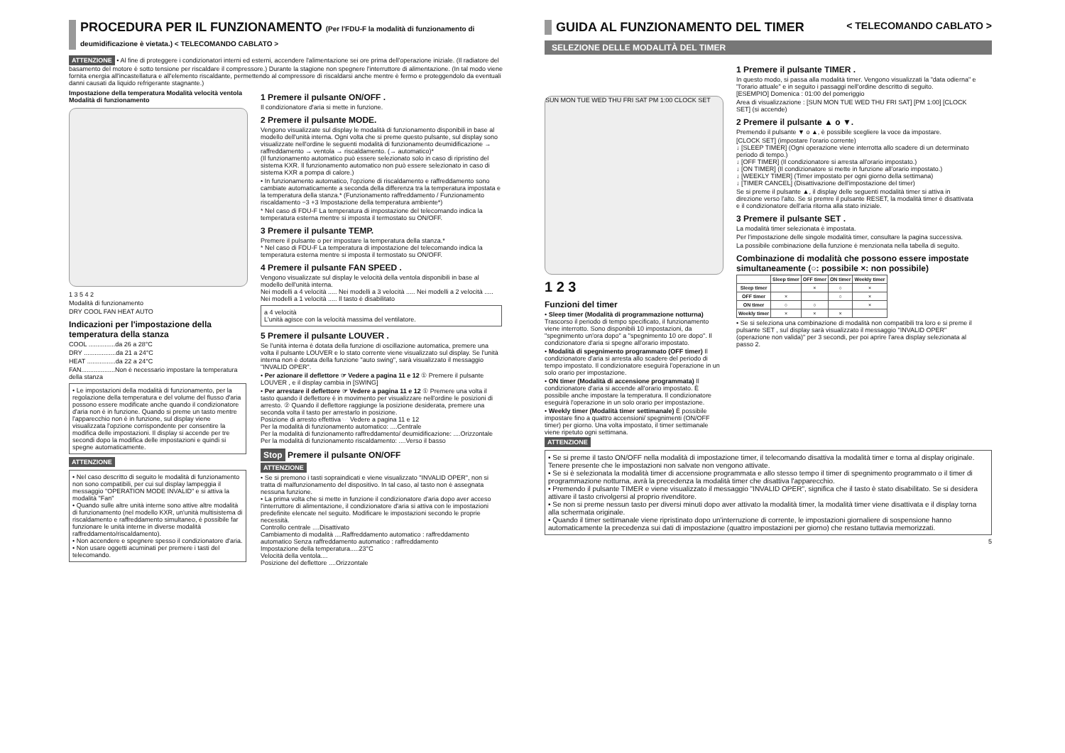PROCEDURA PER IL FUNZIONAMENTO (Per l'FDU-F la modalità di funzionamento di deumidificazione è vietata.) < TELECOMANDO CABLATO >
ATTENZIONE • Al fine di proteggere i condizionatori interni ed esterni, accendere l'alimentazione sei ore prima dell'operazione iniziale. (Il radiatore del basamento del motore è sotto tensione per riscaldare il compressore.) Durante la stagione non spegnere l'interruttore di alimentazione. (In tal modo viene fornita energia all'incastellatura e all'elemento riscaldante, permettendo al compressore di riscaldarsi anche mentre è fermo e proteggendolo da eventuali danni causati da liquido refrigerante stagnante.)
Impostazione della temperatura Modalità velocità ventola Modalità di funzionamento
1 3 5 4 2
Modalità di funzionamento
DRY COOL FAN HEAT AUTO
Indicazioni per l'impostazione della temperatura della stanza
COOL ...............da 26 a 28°C
DRY ..................da 21 a 24°C
HEAT ................da 22 a 24°C
FAN...................Non è necessario impostare la temperatura della stanza
• Le impostazioni della modalità di funzionamento, per la regolazione della temperatura e del volume del flusso d'aria possono essere modificate anche quando il condizionatore d'aria non è in funzione. Quando si preme un tasto mentre l'apparecchio non è in funzione, sul display viene visualizzata l'opzione corrispondente per consentire la modifica delle impostazioni. Il display si accende per tre secondi dopo la modifica delle impostazioni e quindi si spegne automaticamente.
ATTENZIONE
• Nel caso descritto di seguito le modalità di funzionamento non sono compatibili, per cui sul display lampeggia il messaggio "OPERATION MODE INVALID" e si attiva la modalità "Fan"
• Quando sulle altre unità interne sono attive altre modalità di funzionamento (nel modello KXR, un'unità multisistema di riscaldamento e raffreddamento simultaneo, è possibile far funzionare le unità interne in diverse modalità raffreddamento/riscaldamento).
• Non accendere e spegnere spesso il condizionatore d'aria.
• Non usare oggetti acuminati per premere i tasti del telecomando.
1 Premere il pulsante ON/OFF .
Il condizionatore d'aria si mette in funzione.
2 Premere il pulsante MODE.
Vengono visualizzate sul display le modalità di funzionamento disponibili in base al modello dell'unità interna. Ogni volta che si preme questo pulsante, sul display sono visualizzate nell'ordine le seguenti modalità di funzionamento deumidificazione → raffreddamento → ventola → riscaldamento. (→ automatico)*
(Il funzionamento automatico può essere selezionato solo in caso di ripristino del sistema KXR. Il funzionamento automatico non può essere selezionato in caso di sistema KXR a pompa di calore.)
• In funzionamento automatico, l'opzione di riscaldamento e raffreddamento sono cambiate automaticamente a seconda della differenza tra la temperatura impostata e la temperatura della stanza.* (Funzionamento raffreddamento / Funzionamento riscaldamento −3 +3 Impostazione della temperatura ambiente*)
* Nel caso di FDU-F La temperatura di impostazione del telecomando indica la temperatura esterna mentre si imposta il termostato su ON/OFF.
3 Premere il pulsante TEMP.
Premere il pulsante o per impostare la temperatura della stanza.*
* Nel caso di FDU-F La temperatura di impostazione del telecomando indica la temperatura esterna mentre si imposta il termostato su ON/OFF.
4 Premere il pulsante FAN SPEED .
Vengono visualizzate sul display le velocità della ventola disponibili in base al modello dell'unità interna.
Nei modelli a 4 velocità ..... Nei modelli a 3 velocità ..... Nei modelli a 2 velocità ..... Nei modelli a 1 velocità ..... Il tasto è disabilitato
a 4 velocità
L'unità agisce con la velocità massima del ventilatore.
5 Premere il pulsante LOUVER .
Se l'unità interna è dotata della funzione di oscillazione automatica, premere una volta il pulsante LOUVER e lo stato corrente viene visualizzato sul display. Se l'unità interna non è dotata della funzione "auto swing", sarà visualizzato il messaggio "INVALID OPER".
• Per azionare il deflettore ☞ Vedere a pagina 11 e 12 ① Premere il pulsante LOUVER , e il display cambia in [SWING]
• Per arrestare il deflettore ☞ Vedere a pagina 11 e 12 ① Premere una volta il tasto quando il deflettore è in movimento per visualizzare nell'ordine le posizioni di arresto. ② Quando il deflettore raggiunge la posizione desiderata, premere una seconda volta il tasto per arrestarlo in posizione.
Posizione di arresto effettiva ☞ Vedere a pagina 11 e 12
Per la modalità di funzionamento automatico: ....Centrale
Per la modalità di funzionamento raffreddamento/ deumidificazione: ....Orizzontale
Per la modalità di funzionamento riscaldamento: ....Verso il basso
Stop Premere il pulsante ON/OFF
ATTENZIONE
• Se si premono i tasti sopraindicati e viene visualizzato "INVALID OPER", non si tratta di malfunzionamento del dispositivo. In tal caso, al tasto non è assegnata nessuna funzione.
• La prima volta che si mette in funzione il condizionatore d'aria dopo aver acceso l'interruttore di alimentazione, il condizionatore d'aria si attiva con le impostazioni predefinite elencate nel seguito. Modificare le impostazioni secondo le proprie necessità.
Controllo centrale ....Disattivato
Cambiamento di modalità ....Raffreddamento automatico : raffreddamento automatico Senza raffreddamento automatico : raffreddamento
Impostazione della temperatura.....23°C
Velocità della ventola....
Posizione del deflettore ....Orizzontale
GUIDA AL FUNZIONAMENTO DEL TIMER < TELECOMANDO CABLATO >
SELEZIONE DELLE MODALITÀ DEL TIMER
SUN MON TUE WED THU FRI SAT PM 1:00 CLOCK SET
1 2 3
Funzioni del timer
• Sleep timer (Modalità di programmazione notturna) Trascorso il periodo di tempo specificato, il funzionamento viene interrotto. Sono disponibili 10 impostazioni, da "spegnimento un'ora dopo" a "spegnimento 10 ore dopo". Il condizionatore d'aria si spegne all'orario impostato.
• Modalità di spegnimento programmato (OFF timer) Il condizionatore d'aria si arresta allo scadere del periodo di tempo impostato. Il condizionatore eseguirà l'operazione in un solo orario per impostazione.
• ON timer (Modalità di accensione programmata) Il condizionatore d'aria si accende all'orario impostato. È possibile anche impostare la temperatura. Il condizionatore eseguirà l'operazione in un solo orario per impostazione.
• Weekly timer (Modalità timer settimanale) È possibile impostare fino a quattro accensioni/ spegnimenti (ON/OFF timer) per giorno. Una volta impostato, il timer settimanale viene ripetuto ogni settimana.
1 Premere il pulsante TIMER .
In questo modo, si passa alla modalità timer. Vengono visualizzati la "data odierna" e "l'orario attuale" e in seguito i passaggi nell'ordine descritto di seguito.
[ESEMPIO] Domenica : 01:00 del pomeriggio
Area di visualizzazione : [SUN MON TUE WED THU FRI SAT] [PM 1:00] [CLOCK SET] (si accende)
2 Premere il pulsante ▲ o ▼.
Premendo il pulsante ▼ o ▲, è possibile scegliere la voce da impostare.
[CLOCK SET] (impostare l'orario corrente)
↓ [SLEEP TIMER] (Ogni operazione viene interrotta allo scadere di un determinato periodo di tempo.)
↓ [OFF TIMER] (Il condizionatore si arresta all'orario impostato.)
↓ [ON TIMER] (Il condizionatore si mette in funzione all'orario impostato.)
↓ [WEEKLY TIMER] (Timer impostato per ogni giorno della settimana)
↓ [TIMER CANCEL] (Disattivazione dell'impostazione del timer)
Se si preme il pulsante ▲, il display delle seguenti modalità timer si attiva in direzione verso l'alto. Se si premre il pulsante RESET, la modalità timer è disattivata e il condizionatore dell'aria ritorna alla stato iniziale.
3 Premere il pulsante SET .
La modalità timer selezionata è impostata.
Per l'impostazione delle singole modalità timer, consultare la pagina successiva.
La possibile combinazione della funzione è menzionata nella tabella di seguito.
Combinazione di modalità che possono essere impostate simultaneamente (○: possibile ×: non possibile)
| | Sleep timer | OFF timer | ON timer | Weekly timer |
| --- | --- | --- | --- | --- |
| Sleep timer | | × | ○ | × |
| OFF timer | × | | ○ | × |
| ON timer | ○ | ○ | | × |
| Weekly timer | × | × | × | |
• Se si seleziona una combinazione di modalità non compatibili tra loro e si preme il pulsante SET , sul display sarà visualizzato il messaggio "INVALID OPER" (operazione non valida)" per 3 secondi, per poi aprire l'area display selezionata al passo 2.
ATTENZIONE
• Se si preme il tasto ON/OFF nella modalità di impostazione timer, il telecomando disattiva la modalità timer e torna al display originale. Tenere presente che le impostazioni non salvate non vengono attivate.
• Se si è selezionata la modalità timer di accensione programmata e allo stesso tempo il timer di spegnimento programmato o il timer di programmazione notturna, avrà la precedenza la modalità timer che disattiva l'apparecchio.
• Premendo il pulsante TIMER e viene visualizzato il messaggio "INVALID OPER", significa che il tasto è stato disabilitato. Se si desidera attivare il tasto crivolgersi al proprio rivenditore.
• Se non si preme nessun tasto per diversi minuti dopo aver attivato la modalità timer, la modalità timer viene disattivata e il display torna alla schermata originale.
• Quando il timer settimanale viene ripristinato dopo un'interruzione di corrente, le impostazioni giornaliere di sospensione hanno automaticamente la precedenza sui dati di impostazione (quattro impostazioni per giorno) che restano tuttavia memorizzati.
5